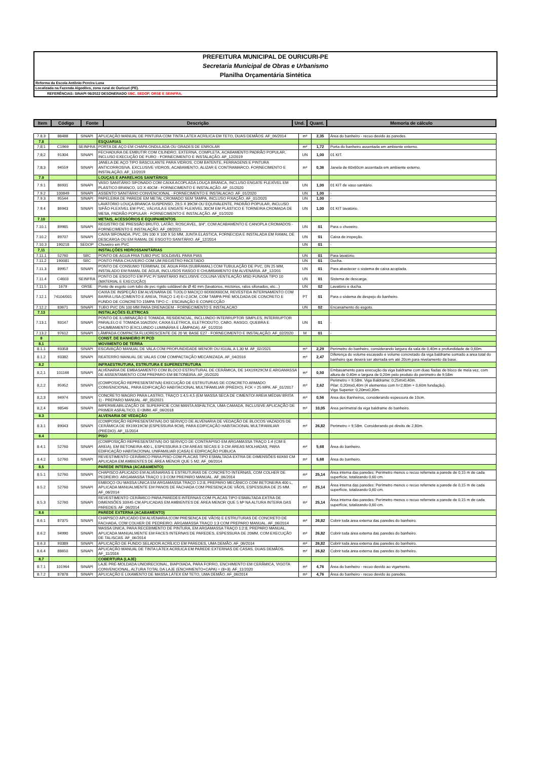PREFEITURA MUNICIPAL DE OURICURI-PE
Secretaria Municipal de Obras e Urbanismo
Planilha Orçamentária Sintética
Reforma da Escola Antônio Pereira Luna
Localizada na Fazenda Algodões, zona rural de Ouricuri (PE).
REFERÊNCIAS: SINAPI 06/2022 DESONERADO SBC, SEDOP, ORSE E SEINFRA.
| Item | Código | Fonte | Descrição | Und. | Quant. | Memoria de cálculo |
| --- | --- | --- | --- | --- | --- | --- |
| 7.8.3 | 88488 | SINAPI | APLICAÇÃO MANUAL DE PINTURA COM TINTA LÁTEX ACRÍLICA EM TETO, DUAS DEMÃOS. AF_06/2014 | m² | 2,35 | Área do banheiro - recuo devido às paredes. |
| 7.8 | | | ESQUARIAS | | | |
| 7;8;1 | C1969 | SEINFRA | PORTA DE AÇO EM CHAPA ONDULADA OU GRADES DE ENROLAR | m² | 1,72 | Porta do banheiro assentada em ambiente externo. |
| 7;8;2 | 91304 | SINAPI | FECHADURA DE EMBUTIR COM CILINDRO, EXTERNA, COMPLETA, ACABAMENTO PADRÃO POPULAR, INCLUSO EXECUÇÃO DE FURO - FORNECIMENTO E INSTALAÇÃO. AF_12/2019 | UN | 1,00 | 01 KIT. |
| 7;8;3 | 94559 | SINAPI | JANELA DE AÇO TIPO BASCULANTE PARA VIDROS, COM BATENTE, FERRAGENS E PINTURA ANTICORROSIVA. EXCLUSIVE VIDROS, ACABAMENTO, ALIZAR E CONTRAMARCO. FORNECIMENTO E INSTALAÇÃO. AF_12/2019 | m² | 0,36 | Janela de 60x60cm assentada em ambiente externo. |
| 7.9 | | | LOUÇAS E APARELHOS SANITÁRIOS | | | |
| 7.9.1 | 86931 | SINAPI | VASO SANITÁRIO SIFONADO COM CAIXA ACOPLADA LOUÇA BRANCA, INCLUSO ENGATE FLEXÍVEL EM PLÁSTICO BRANCO, 1/2 X 40CM - FORNECIMENTO E INSTALAÇÃO. AF_01/2020 | UN | 1,00 | 01 KIT de vaso sanitário. |
| 7.9.2 | 100849 | SINAPI | ASSENTO SANITÁRIO CONVENCIONAL - FORNECIMENTO E INSTALACAO. AF_01/2020 | UN | 1,00 | - |
| 7.9.3 | 95544 | SINAPI | PAPELEIRA DE PAREDE EM METAL CROMADO SEM TAMPA, INCLUSO FIXAÇÃO. AF_01/2020 | UN | 1,00 | - |
| 7.9.4 | 86943 | SINAPI | LAVATÓRIO LOUÇA BRANCA SUSPENSO, 29,5 X 39CM OU EQUIVALENTE, PADRÃO POPULAR, INCLUSO SIFÃO FLEXÍVEL EM PVC, VÁLVULA E ENGATE FLEXÍVEL 30CM EM PLÁSTICO E TORNEIRA CROMADA DE MESA, PADRÃO POPULAR - FORNECIMENTO E INSTALAÇÃO. AF_01/2020 | UN | 1,00 | 01 KIT lavatório. |
| 7.10 | | | METAIS, ACESSÓRIOS E EQUIPAMENTOS | | | |
| 7.10.1 | 89985 | SINAPI | REGISTRO DE PRESSÃO BRUTO, LATÃO, ROSCÁVEL, 3/4", COM ACABAMENTO E CANOPLA CROMADOS - FORNECIMENTO E INSTALAÇÃO. AF_08/2021 | UN | 01 | Para o chuveiro. |
| 7.10.2 | 89707 | SINAPI | CAIXA SIFONADA, PVC, DN 100 X 100 X 50 MM, JUNTA ELÁSTICA, FORNECIDA E INSTALADA EM RAMAL DE DESCARGA OU EM RAMAL DE ESGOTO SANITÁRIO. AF_12/2014 | UN | 01 | Caixa de inspeção. |
| 7.10.3 | 190218 | SEDOP | Chuveiro em PVC | UN | 01 | - |
| 7,11 | | | INSTALÇÕES HIDROSSANITÁRIAS | | | |
| 7.11.1 | 52760 | SBC | PONTO DE AGUA FRIA TUBO PVC SOLDAVEL PARA PIAS | UN | 01 | Para lavatório. |
| 7.11.2 | 190081 | SBC | PONTO PARA CHUVEIRO COM UM REGISTRO FACETADO | UN | 01 | Ducha. |
| 7.11.3 | 89957 | SINAPI | PONTO DE CONSUMO TERMINAL DE ÁGUA FRIA (SUBRAMAL) COM TUBULAÇÃO DE PVC, DN 25 MM, INSTALADO EM RAMAL DE ÁGUA, INCLUSOS RASGO E CHUMBAMENTO EM ALVENARIA. AF_12/201 | UN | 01 | Para abastecer o sistema de caixa acoplada. |
| 7.11.4 | C4603 | SEINFRA | PONTO DE ESGOTO EM PVC P/ SANITÁRIO INCLUSIVE COLUNA VENTILAÇÃO MSD FUNASA TIPO 10 (MATERIAL E EXECUÇÃO) | UN | 01 | Sistema de descarga. |
| 7.11.5 | 1679 | ORSE | Ponto de esgoto com tubo de pvc rígido soldável de Ø 40 mm (lavatórios, mictórios, ralos sifonados, etc...) | UN | 02 | Lavatório e ducha. |
| 7.12.1 | 74104/001 | SINAPI | CAIXA DE INSPEÇÃO EM ALVENARIA DE TIJOLO MACIÇO 60X60X60CM, REVESTIDA INTERNAMENTO COM BARRA LISA (CIMENTO E AREIA, TRAÇO 1:4) E=2,0CM, COM TAMPA PRÉ MOLDADA DE CONCRETO E FUNDO DE CONCRETO 15MPA TIPO C - ESCAVAÇÃO E CONFECÇÃO | PT | 01 | Para o sistema de despejo do banheiro. |
| 7.12.2 | 83671 | SINAPI | TUBO PVC DN 100 MM PARA DRENAGEM - FORNECIMENTO E INSTALACAO | UN | 02 | Encanamento do esgoto. |
| 7.13 | | | INSTALAÇÕES ELETRICAS | | | |
| 7.13.1 | 93147 | SINAPI | PONTO DE ILUMINAÇÃO E TOMADA, RESIDENCIAL, INCLUINDO INTERRUPTOR SIMPLES, INTERRUPTOR PARALELO E TOMADA 10A/250V, CAIXA ELÉTRICA, ELETRODUTO, CABO, RASGO, QUEBRA E CHUMBAMENTO (EXCLUINDO LUMINÁRIA E LÂMPADA). AF_01/2016 | UN | 01 | - |
| 7.13.2 | 97612 | SINAPI | LÂMPADA COMPACTA FLUORESCENTE DE 20 W, BASE E27 - FORNECIMENTO E INSTALAÇÃO. AF_02/2020 | M | 01 | - |
| 8 | | | CONST. DE BANHEIRO P/ PCD | | | |
| 8.1 | | | MOVIMENTO DE TERRA | | | |
| 8.1.1 | 93358 | SINAPI | ESCAVAÇÃO MANUAL DE VALA COM PROFUNDIDADE MENOR OU IGUAL A 1,30 M. AF_02/2021 | m³ | 2,29 | Perímetro do banheiro, considerando largura da vala de 0,40m e profundidade de 0,60m. |
| 8.1.2 | 93382 | SINAPI | REATERRO MANUAL DE VALAS COM COMPACTAÇÃO MECANIZADA. AF_04/2016 | m³ | 2,47 | Diferença do volume escavado e volume concretado da viga baldrame somado a area total do banheiro que deverá ser aterrada em até 20cm para nivelamento da base. |
| 8.2 | | | INFRAESTRUTURA, ESTRUTURA E SUPERESTRUTURA | | | |
| 8,2,1 | 101166 | SINAPI | ALVENARIA DE EMBASAMENTO COM BLOCO ESTRUTURAL DE CERÂMICA, DE 14X19X29CM E ARGAMASSA DE ASSENTAMENTO COM PREPARO EM BETONEIRA. AF_05/2020 | m³ | 0,50 | Embasamento para execução da viga baldrame com duas fiadas de bloco de meia vez, com altura de 0,40m e largura de 0,20m pelo produto do perímetro de 9,58m |
| 8,2,2 | 95952 | SINAPI | (COMPOSIÇÃO REPRESENTATIVA) EXECUÇÃO DE ESTRUTURAS DE CONCRETO ARMADO CONVENCIONAL, PARA EDIFICAÇÃO HABITACIONAL MULTIFAMILIAR (PRÉDIO), FCK = 25 MPA. AF_01/2017 | m³ | 2,62 | Perimetro = 9,58m. Viga Baldrame: 0,25mx0,40m. Pilar: 0,20mx0,40m (4 elementos com h=2,80m + 0,60m fundação). Viga Superior: 0,20mx0,30m. |
| 8,2,3 | 94974 | SINAPI | CONCRETO MAGRO PARA LASTRO, TRAÇO 1:4,5:4,5 (EM MASSA SECA DE CIMENTO/ AREIA MÉDIA/ BRITA 1) - PREPARO MANUAL. AF_05/2021 | m³ | 0,56 | Area dos Banheiros, considerando espessura de 10cm. |
| 8,2,4 | 98546 | SINAPI | IMPERMEABILIZAÇÃO DE SUPERFÍCIE COM MANTA ASFÁLTICA, UMA CAMADA, INCLUSIVE APLICAÇÃO DE PRIMER ASFÁLTICO, E=3MM. AF_06/2018 | m² | 10,05 | Area perimetral da viga baldrame do banheiro. |
| 8.3 | | | ALVENARIA DE VEDAÇÃO | | | |
| 8.3.1 | 89043 | SINAPI | (COMPOSIÇÃO REPRESENTATIVA) DO SERVIÇO DE ALVENARIA DE VEDAÇÃO DE BLOCOS VAZADOS DE CERÂMICA DE 9X19X19CM (ESPESSURA 9CM), PARA EDIFICAÇÃO HABITACIONAL MULTIFAMILIAR (PRÉDIO). AF_11/2014 | m² | 26,82 | Perimetro = 9,58m. Considerando pé direito de 2,80m. |
| 8.4 | | | PISO | | | |
| 8.4.1 | 52760 | SINAPI | (COMPOSIÇÃO REPRESENTATIVA) DO SERVIÇO DE CONTRAPISO EM ARGAMASSA TRAÇO 1:4 (CIM E AREIA), EM BETONEIRA 400 L, ESPESSURA 3 CM ÁREAS SECAS E 3 CM ÁREAS MOLHADAS, PARA EDIFICAÇÃO HABITACIONAL UNIFAMILIAR (CASA) E EDIFICAÇÃO PÚBLICA | m² | 5,68 | Área do banheiro. |
| 8.4.2 | 52760 | SINAPI | REVESTIMENTO CERÂMICO PARA PISO COM PLACAS TIPO ESMALTADA EXTRA DE DIMENSÕES 60X60 CM APLICADA EM AMBIENTES DE ÁREA MENOR QUE 5 M2. AF_06/2014 | m² | 5,68 | Área do banheiro. |
| 8.5 | | | PAREDE INTERNA (ACABAMENTO) | | | |
| 8.5.1 | 52760 | SINAPI | CHAPISCO APLICADO EM ALVENARIAS E ESTRUTURAS DE CONCRETO INTERNAS, COM COLHER DE PEDREIRO. ARGAMASSA TRAÇO 1:3 COM PREPARO MANUAL. AF_06/2014 | m² | 25,14 | Área interna das paredes: Perímetro menos o recuo refernete a parede de 0,15 m de cada superfície, totalizando 0,60 cm. |
| 8.5.2 | 52760 | SINAPI | EMBOÇO OU MASSA ÚNICA EM ARGAMASSA TRAÇO 1:2:8, PREPARO MECÂNICO COM BETONEIRA 400 L, APLICADA MANUALMENTE EM PANOS DE FACHADA COM PRESENÇA DE VÃOS, ESPESSURA DE 25 MM. AF_06/2014 | m² | 25,14 | Área interna das paredes: Perímetro menos o recuo refernete a parede de 0,15 m de cada superfície, totalizando 0,60 cm. |
| 8.5.3 | 52760 | SINAPI | REVESTIMENTO CERÂMICO PARA PAREDES INTERNAS COM PLACAS TIPO ESMALTADA EXTRA DE DIMENSÕES 33X45 CM APLICADAS EM AMBIENTES DE ÁREA MENOR QUE 5 M² NA ALTURA INTEIRA DAS PAREDES. AF_06/2014 | m² | 25,14 | Área interna das paredes: Perímetro menos o recuo refernete a parede de 0,15 m de cada superfície, totalizando 0,60 cm. |
| 8.6 | | | PAREDE EXTERNA (ACABAMENTO) | | | |
| 8.6.1 | 87375 | SINAPI | CHAPISCO APLICADO EM ALVENARIA (COM PRESENÇA DE VÃOS) E ESTRUTURAS DE CONCRETO DE FACHADA, COM COLHER DE PEDREIRO. ARGAMASSA TRAÇO 1:3 COM PREPARO MANUAL. AF_06/2014 | m² | 26,82 | Cobrir toda área externa das paredes do banheiro. |
| 8.6.2 | 94990 | SINAPI | MASSA ÚNICA, PARA RECEBIMENTO DE PINTURA, EM ARGAMASSA TRAÇO 1:2:8, PREPARO MANUAL, APLICADA MANUALMENTE EM FACES INTERNAS DE PAREDES, ESPESSURA DE 20MM, COM EXECUÇÃO DE TALISCAS. AF_06/2014 | m² | 26,82 | Cobrir toda área externa das paredes do banheiro. |
| 8.6.3 | 93389 | SINAPI | APLICAÇÃO DE FUNDO SELADOR ACRÍLICO EM PAREDES, UMA DEMÃO. AF_06/2014 | m² | 26,82 | Cobrir toda área externa das paredes do banheiro. |
| 8.6.4 | 88650 | SINAPI | APLICAÇÃO MANUAL DE TINTA LÁTEX ACRÍLICA EM PAREDE EXTERNAS DE CASAS, DUAS DEMÃOS. AF_11/2016 | m² | 26,82 | Cobrir toda área externa das paredes do banheiro. |
| 8.7 | | | COBERTURA (LAJE) | | | |
| 8.7.1 | 101964 | SINAPI | LAJE PRÉ-MOLDADA UNIDIRECIONAL, BIAPOIADA, PARA FORRO, ENCHIMENTO EM CERÂMICA, VIGOTA CONVENCIONAL, ALTURA TOTAL DA LAJE (ENCHIMENTO+CAPA) = (8+3). AF_11/2020 | m² | 4,76 | Área do banheiro - recuo devido ao vigamento. |
| 8.7.2 | 87878 | SINAPI | APLICAÇÃO E LIXAMENTO DE MASSA LÁTEX EM TETO, UMA DEMÃO. AF_06/2014 | m² | 4,76 | Área do banheiro - recuo devido às paredes. |